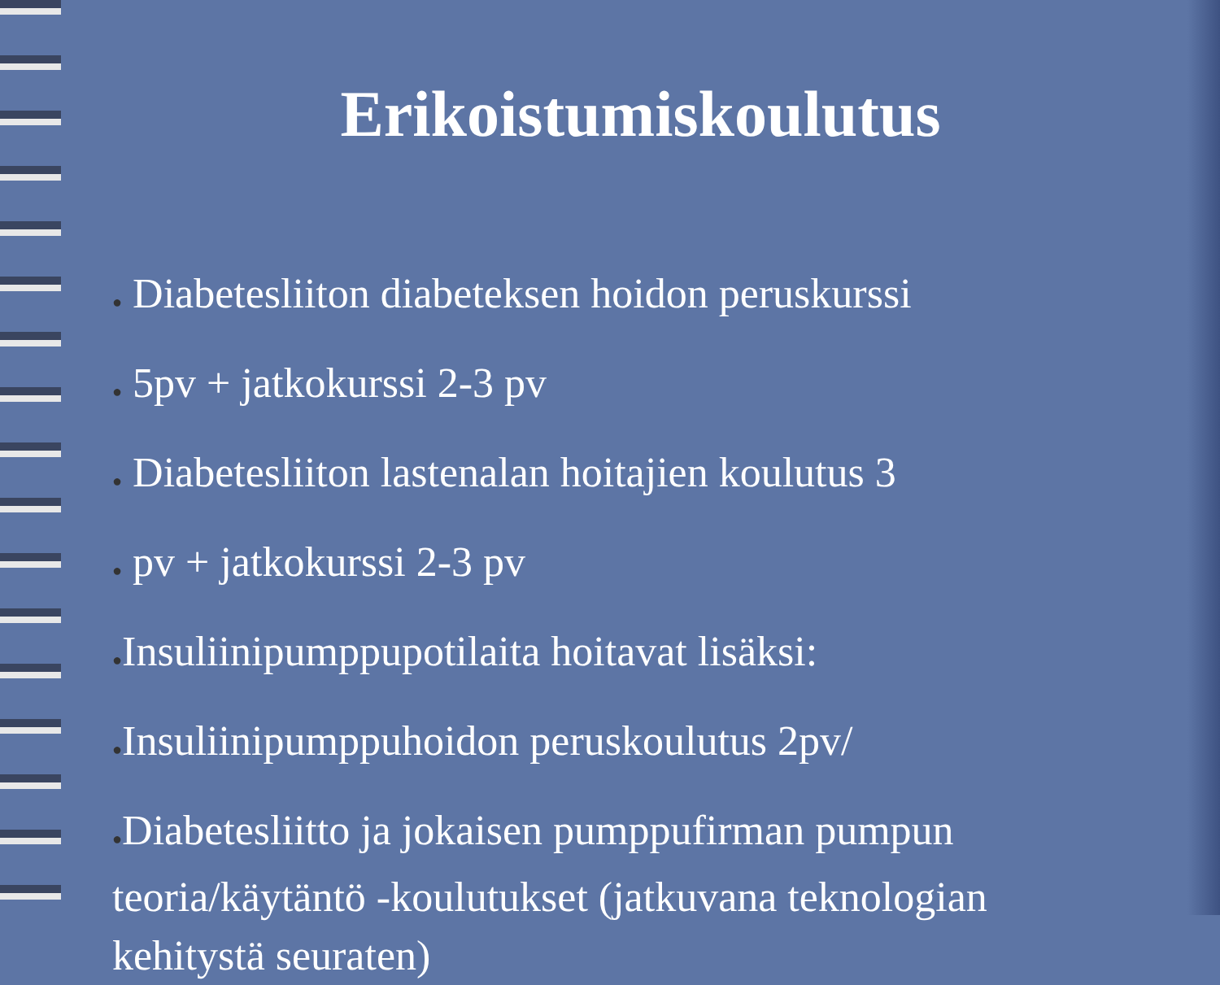Erikoistumiskoulutus
● Diabetesliiton diabeteksen hoidon peruskurssi
● 5pv + jatkokurssi 2-3 pv
● Diabetesliiton lastenalan hoitajien koulutus 3
● pv + jatkokurssi 2-3 pv
●Insuliinipumppupotilaita hoitavat lisäksi:
●Insuliinipumppuhoidon peruskoulutus 2pv/
●Diabetesliitto ja jokaisen pumppufirman pumpun teoria/käytäntö -koulutukset (jatkuvana teknologian kehitystä seuraten)